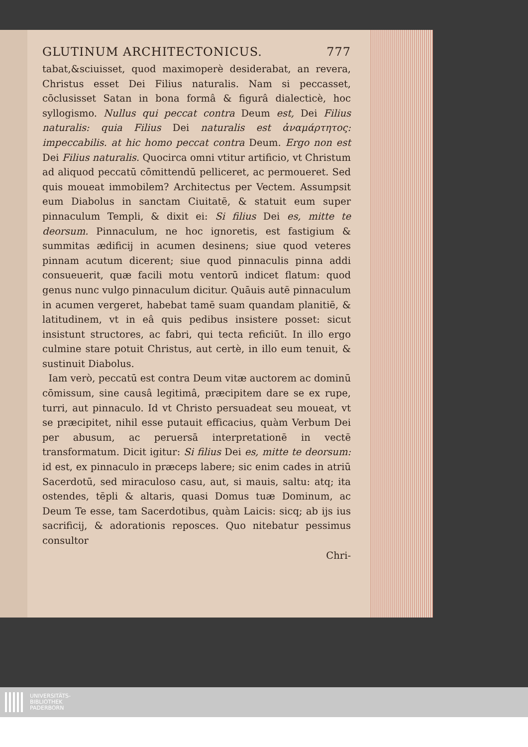GLUTINUM ARCHITECTONICUS. 777
tabat,&sciuisset, quod maximoperè desiderabat, an revera, Christus esset Dei Filius naturalis. Nam si peccasset, cōclusisset Satan in bona formâ & figurâ dialecticè, hoc syllogismo. Nullus qui peccat contra Deum est, Dei Filius naturalis: quia Filius Dei naturalis est ἀναμάρτητος: impeccabilis. at hic homo peccat contra Deum. Ergo non est Dei Filius naturalis. Quocirca omni vtitur artificio, vt Christum ad aliquod peccatū cōmittendū pelliceret, ac permoueret. Sed quis moueat immobilem? Architectus per Vectem. Assumpsit eum Diabolus in sanctam Ciuitatē, & statuit eum super pinnaculum Templi, & dixit ei: Si filius Dei es, mitte te deorsum. Pinnaculum, ne hoc ignoretis, est fastigium & summitas ædificij in acumen desinens; siue quod veteres pinnam acutum dicerent; siue quod pinnaculis pinna addi consueuerit, quæ facili motu ventorū indicet flatum: quod genus nunc vulgo pinnaculum dicitur. Quāuis autē pinnaculum in acumen vergeret, habebat tamē suam quandam planitiē, & latitudinem, vt in eâ quis pedibus insistere posset: sicut insistunt structores, ac fabri, qui tecta reficiūt. In illo ergo culmine stare potuit Christus, aut certè, in illo eum tenuit, & sustinuit Diabolus.
Iam verò, peccatū est contra Deum vitæ auctorem ac dominū cōmissum, sine causâ legitimâ, præcipitem dare se ex rupe, turri, aut pinnaculo. Id vt Christo persuadeat seu moueat, vt se præcipitet, nihil esse putauit efficacius, quàm Verbum Dei per abusum, ac peruersā interpretationē in vectē transformatum. Dicit igitur: Si filius Dei es, mitte te deorsum: id est, ex pinnaculo in præceps labere; sic enim cades in atriū Sacerdotū, sed miraculoso casu, aut, si mauis, saltu: atq; ita ostendes, tēpli & altaris, quasi Domus tuæ Dominum, ac Deum Te esse, tam Sacerdotibus, quàm Laicis: sicq; ab ijs ius sacrificij, & adorationis reposces. Quo nitebatur pessimus consultor
Chri-
UNIVERSITÄTS-
BIBLIOTHEK
PADERBORN